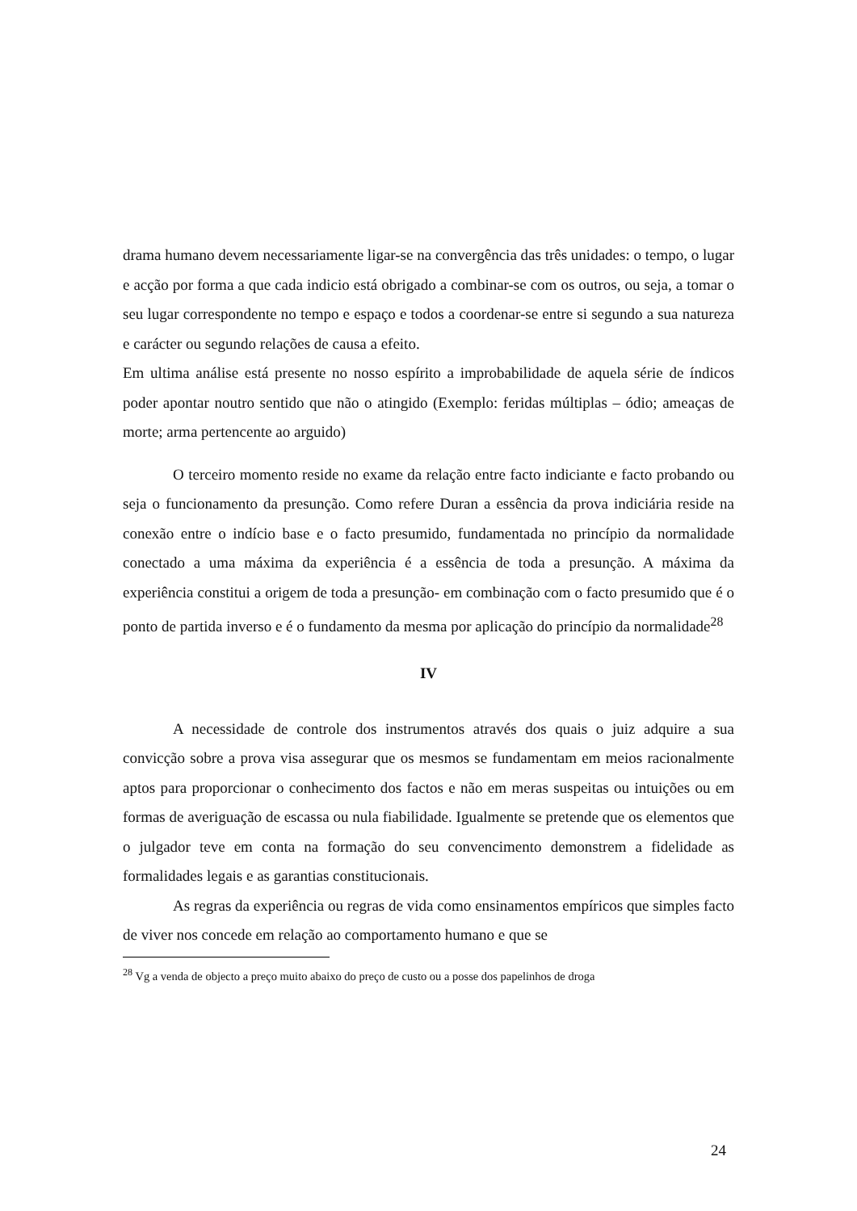drama humano devem necessariamente ligar-se na convergência das três unidades: o tempo, o lugar e acção por forma a que cada indicio está obrigado a combinar-se com os outros, ou seja, a tomar o seu lugar correspondente no tempo e espaço e todos a coordenar-se entre si segundo a sua natureza e carácter ou segundo relações de causa a efeito.
Em ultima análise está presente no nosso espírito a improbabilidade de aquela série de índicos poder apontar noutro sentido que não o atingido (Exemplo: feridas múltiplas – ódio; ameaças de morte; arma pertencente ao arguido)
O terceiro momento reside no exame da relação entre facto indiciante e facto probando ou seja o funcionamento da presunção. Como refere Duran a essência da prova indiciária reside na conexão entre o indício base e o facto presumido, fundamentada no princípio da normalidade conectado a uma máxima da experiência é a essência de toda a presunção. A máxima da experiência constitui a origem de toda a presunção- em combinação com o facto presumido que é o ponto de partida inverso e é o fundamento da mesma por aplicação do princípio da normalidade<sup>28</sup>
IV
A necessidade de controle dos instrumentos através dos quais o juiz adquire a sua convicção sobre a prova visa assegurar que os mesmos se fundamentam em meios racionalmente aptos para proporcionar o conhecimento dos factos e não em meras suspeitas ou intuições ou em formas de averiguação de escassa ou nula fiabilidade. Igualmente se pretende que os elementos que o julgador teve em conta na formação do seu convencimento demonstrem a fidelidade as formalidades legais e as garantias constitucionais.
As regras da experiência ou regras de vida como ensinamentos empíricos que simples facto de viver nos concede em relação ao comportamento humano e que se
<sup>28</sup> Vg a venda de objecto a preço muito abaixo do preço de custo ou a posse dos papelinhos de droga
24